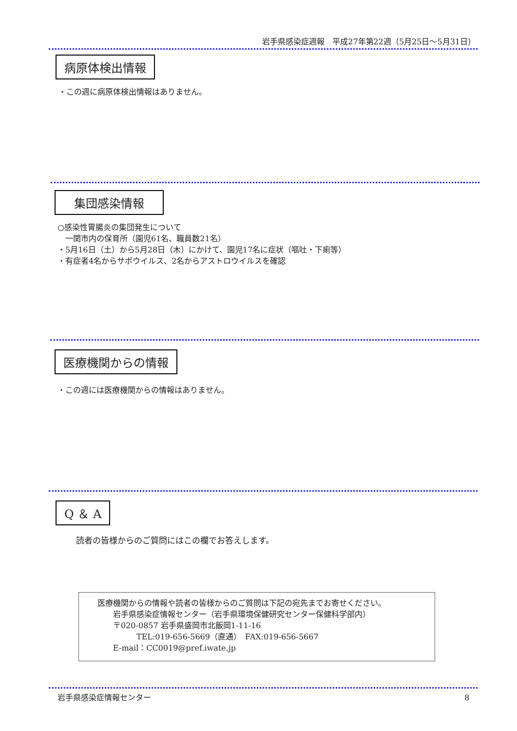岩手県感染症週報　平成27年第22週（5月25日～5月31日）
病原体検出情報
・この週に病原体検出情報はありません。
集団感染情報
○感染性胃腸炎の集団発生について
　一関市内の保育所（園児61名、職員数21名）
・5月16日（土）から5月28日（木）にかけて、園児17名に症状（嘔吐・下痢等）
・有症者4名からサポウイルス、2名からアストロウイルスを確認
医療機関からの情報
・この週には医療機関からの情報はありません。
Q ＆ A
読者の皆様からのご質問にはこの欄でお答えします。
医療機関からの情報や読者の皆様からのご質問は下記の宛先までお寄せください。
　　岩手県感染症情報センター（岩手県環境保健研究センター保健科学部内）
　　〒020-0857 岩手県盛岡市北飯岡1-11-16
　　　　　TEL:019-656-5669（直通）　FAX:019-656-5667
　　E-mail：CC0019@pref.iwate.jp
岩手県感染症情報センター 8